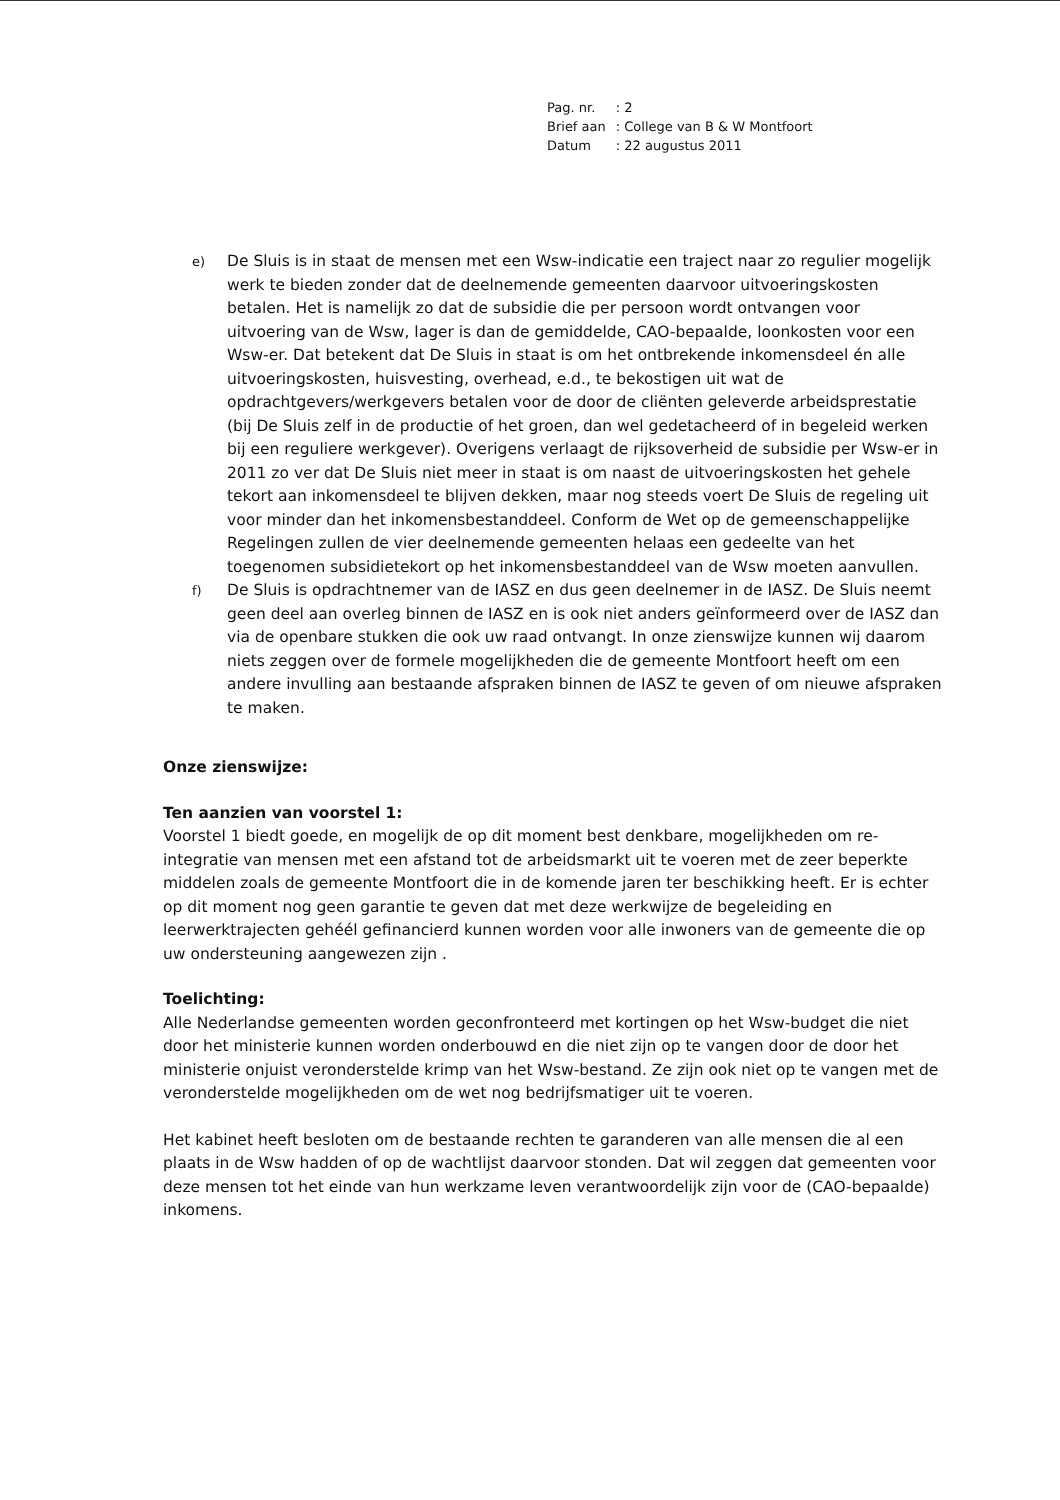| Pag. nr. | : 2 |
| Brief aan | : College van B & W Montfoort |
| Datum | : 22 augustus 2011 |
e)
De Sluis is in staat de mensen met een Wsw-indicatie een traject naar zo regulier mogelijk werk te bieden zonder dat de deelnemende gemeenten daarvoor uitvoeringskosten betalen. Het is namelijk zo dat de subsidie die per persoon wordt ontvangen voor uitvoering van de Wsw, lager is dan de gemiddelde, CAO-bepaalde, loonkosten voor een Wsw-er. Dat betekent dat De Sluis in staat is om het ontbrekende inkomensdeel én alle uitvoeringskosten, huisvesting, overhead, e.d., te bekostigen uit wat de opdrachtgevers/werkgevers betalen voor de door de cliënten geleverde arbeidsprestatie (bij De Sluis zelf in de productie of het groen, dan wel gedetacheerd of in begeleid werken bij een reguliere werkgever). Overigens verlaagt de rijksoverheid de subsidie per Wsw-er in 2011 zo ver dat De Sluis niet meer in staat is om naast de uitvoeringskosten het gehele tekort aan inkomensdeel te blijven dekken, maar nog steeds voert De Sluis de regeling uit voor minder dan het inkomensbestanddeel. Conform de Wet op de gemeenschappelijke Regelingen zullen de vier deelnemende gemeenten helaas een gedeelte van het toegenomen subsidietekort op het inkomensbestanddeel van de Wsw moeten aanvullen.
f)
De Sluis is opdrachtnemer van de IASZ en dus geen deelnemer in de IASZ. De Sluis neemt geen deel aan overleg binnen de IASZ en is ook niet anders geïnformeerd over de IASZ dan via de openbare stukken die ook uw raad ontvangt. In onze zienswijze kunnen wij daarom niets zeggen over de formele mogelijkheden die de gemeente Montfoort heeft om een andere invulling aan bestaande afspraken binnen de IASZ te geven of om nieuwe afspraken te maken.
Onze zienswijze:
Ten aanzien van voorstel 1:
Voorstel 1 biedt goede, en mogelijk de op dit moment best denkbare, mogelijkheden om re-integratie van mensen met een afstand tot de arbeidsmarkt uit te voeren met de zeer beperkte middelen zoals de gemeente Montfoort die in de komende jaren ter beschikking heeft. Er is echter op dit moment nog geen garantie te geven dat met deze werkwijze de begeleiding en leerwerktrajecten gehéél gefinancierd kunnen worden voor alle inwoners van de gemeente die op uw ondersteuning aangewezen zijn .
Toelichting:
Alle Nederlandse gemeenten worden geconfronteerd met kortingen op het Wsw-budget die niet door het ministerie kunnen worden onderbouwd en die niet zijn op te vangen door de door het ministerie onjuist veronderstelde krimp van het Wsw-bestand. Ze zijn ook niet op te vangen met de veronderstelde mogelijkheden om de wet nog bedrijfsmatiger uit te voeren.
Het kabinet heeft besloten om de bestaande rechten te garanderen van alle mensen die al een plaats in de Wsw hadden of op de wachtlijst daarvoor stonden. Dat wil zeggen dat gemeenten voor deze mensen tot het einde van hun werkzame leven verantwoordelijk zijn voor de (CAO-bepaalde) inkomens.